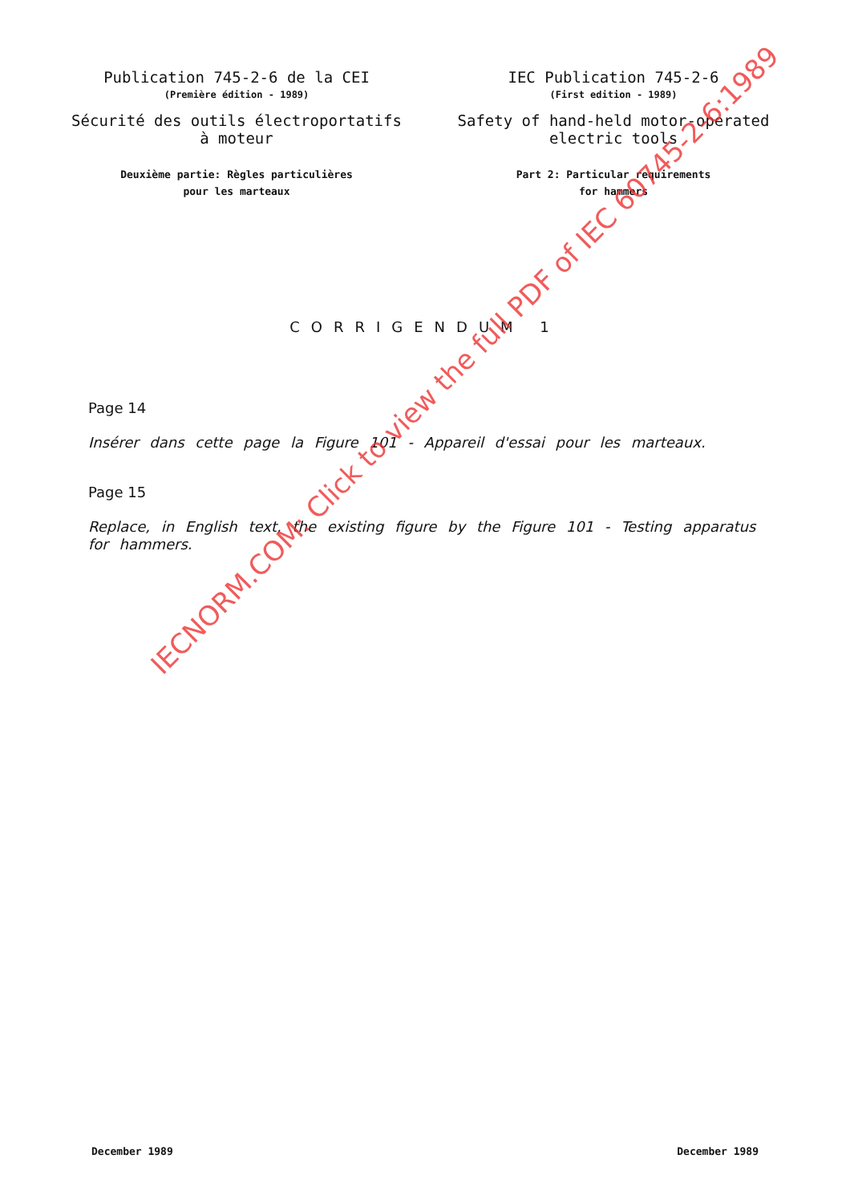Publication 745-2-6 de la CEI
(Première édition - 1989)
Sécurité des outils électroportatifs
à moteur
Deuxième partie: Règles particulières
pour les marteaux
IEC Publication 745-2-6
(First edition - 1989)
Safety of hand-held motor-operated
electric tools
Part 2: Particular requirements
for hammers
CORRIGENDUM 1
Page 14
Insérer dans cette page la Figure 101 - Appareil d'essai pour les marteaux.
Page 15
Replace, in English text, the existing figure by the Figure 101 - Testing apparatus for hammers.
IECNORM.COM: Click to view the full PDF of IEC 60745-2-6:1989
December 1989 December 1989